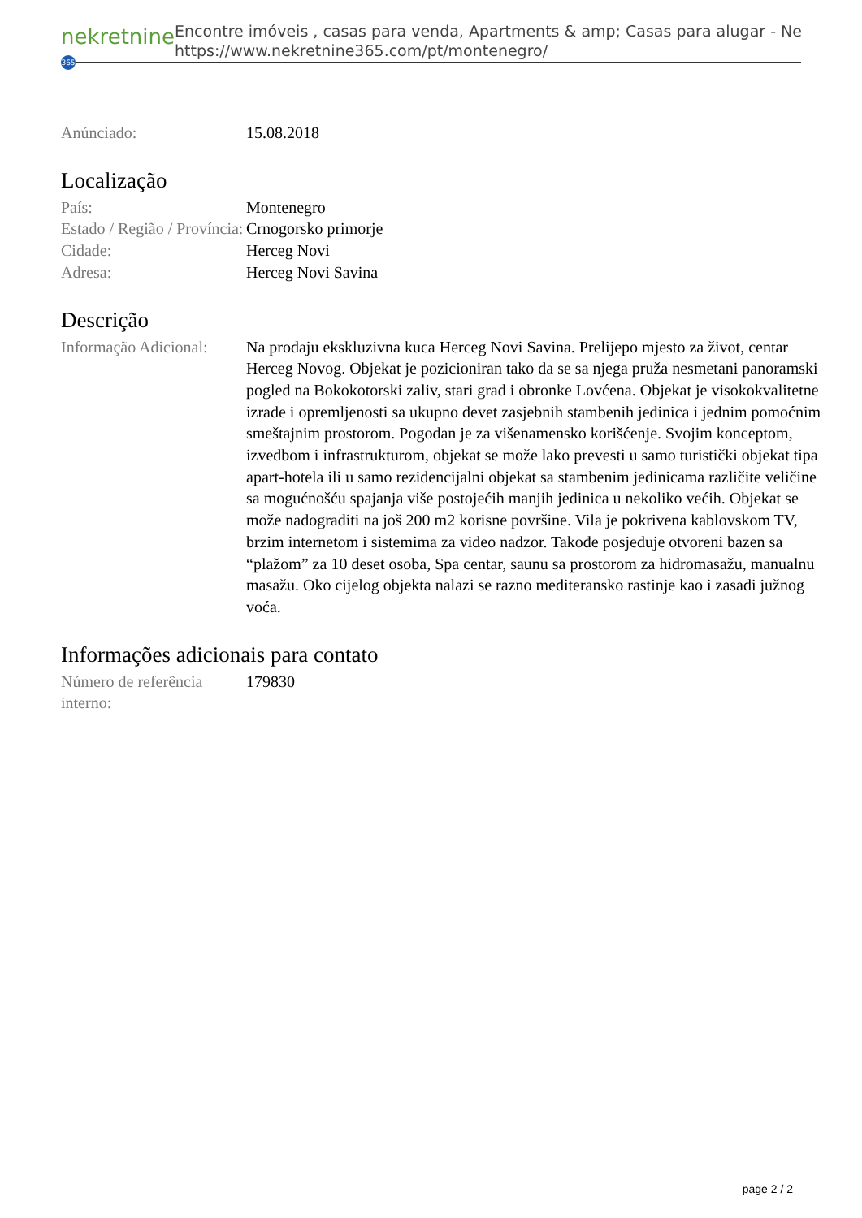nekretnine 365
Encontre imóveis , casas para venda, Apartments & amp; Casas para alugar - Ne
https://www.nekretnine365.com/pt/montenegro/
| Anúnciado: | 15.08.2018 |
Localização
| País: | Montenegro |
| Estado / Região / Província: | Crnogorsko primorje |
| Cidade: | Herceg Novi |
| Adresa: | Herceg Novi Savina |
Descrição
| Informação Adicional: | Na prodaju ekskluzivna kuca Herceg Novi Savina. Prelijepo mjesto za život, centar Herceg Novog. Objekat je pozicioniran tako da se sa njega pruža nesmetani panoramski pogled na Bokokotorski zaliv, stari grad i obronke Lovćena. Objekat je visokokvalitetne izrade i opremljenosti sa ukupno devet zasjebnih stambenih jedinica i jednim pomoćnim smeštajnim prostorom. Pogodan je za višenamensko korišćenje. Svojim konceptom, izvedbom i infrastrukturom, objekat se može lako prevesti u samo turistički objekat tipa apart-hotela ili u samo rezidencijalni objekat sa stambenim jedinicama različite veličine sa mogućnošću spajanja više postojećih manjih jedinica u nekoliko većih. Objekat se može nadograditi na još 200 m2 korisne površine. Vila je pokrivena kablovskom TV, brzim internetom i sistemima za video nadzor. Takođe posjeduje otvoreni bazen sa “plažom” za 10 deset osoba, Spa centar, saunu sa prostorom za hidromasažu, manualnu masažu. Oko cijelog objekta nalazi se razno mediteransko rastinje kao i zasadi južnog voća. |
Informações adicionais para contato
| Número de referência interno: | 179830 |
page 2 / 2